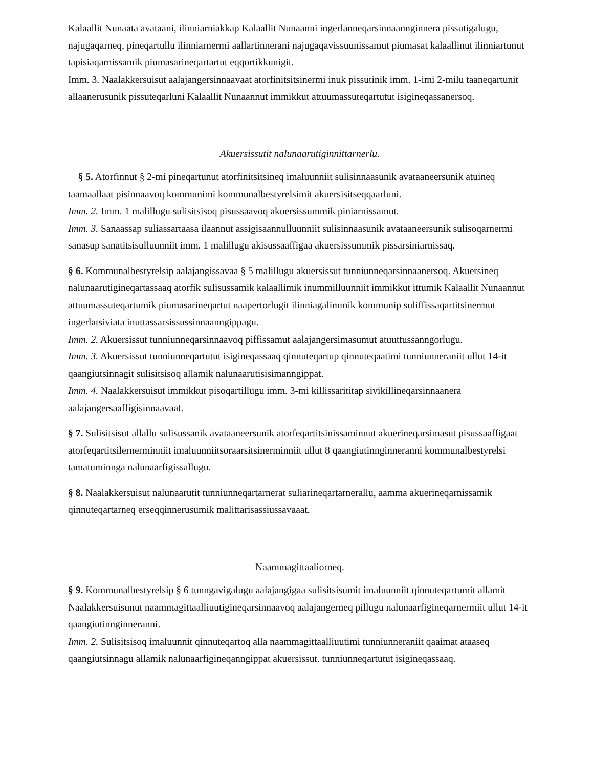Kalaallit Nunaata avataani, ilinniarniakkap Kalaallit Nunaanni ingerlanneqarsinnaannginnera pissutigalugu, najugaqarneq, pineqartullu ilinniarnermi aallartinnerani najugaqavissuunissamut piumasat kalaallinut ilinniartunut tapisiaqarnissamik piumasarineqartartut eqqortikkunigit.
Imm. 3. Naalakkersuisut aalajangersinnaavaat atorfinitsitsinermi inuk pissutinik imm. 1-imi 2-milu taaneqartunit allaanerusunik pissuteqarluni Kalaallit Nunaannut immikkut attuumassuteqartutut isigineqassanersoq.
Akuersissutit nalunaarutiginnittarnerlu.
§ 5. Atorfinnut § 2-mi pineqartunut atorfinitsitsineq imaluunniit sulisinnaasunik avataaneersunik atuineq taamaallaat pisinnaavoq kommunimi kommunalbestyrelsimit akuersisitseqqaarluni.
Imm. 2. Imm. 1 malillugu sulisitsisoq pisussaavoq akuersissummik piniarnissamut.
Imm. 3. Sanaassap suliassartaasa ilaannut assigisaannulluunniit sulisinnaasunik avataaneersunik sulisoqarnermi sanasup sanatitsisulluunniit imm. 1 malillugu akisussaaffigaa akuersissummik pissarsiniarnissaq.
§ 6. Kommunalbestyrelsip aalajangissavaa § 5 malillugu akuersissut tunniunneqarsinnaanersoq. Akuersineq nalunaarutigineqartassaaq atorfik sulisussamik kalaallimik inummilluunniit immikkut ittumik Kalaallit Nunaannut attuumassuteqartumik piumasarineqartut naapertorlugit ilinniagalimmik kommunip suliffissaqartitsinermut ingerlatsiviata inuttassarsissussinnaanngippagu.
Imm. 2. Akuersissut tunniunneqarsinnaavoq piffissamut aalajangersimasumut atuuttussanngorlugu.
Imm. 3. Akuersissut tunniunneqartutut isigineqassaaq qinnuteqartup qinnuteqaatimi tunniunneraniit ullut 14-it qaangiutsinnagit sulisitsisoq allamik nalunaarutisisimanngippat.
Imm. 4. Naalakkersuisut immikkut pisoqartillugu imm. 3-mi killissarititap sivikillineqarsinnaanera aalajangersaaffigisinnaavaat.
§ 7. Sulisitsisut allallu sulisussanik avataaneersunik atorfeqartitsinissaminnut akuerineqarsimasut pisussaaffigaat atorfeqartitsilernerminniit imaluunniitsoraarsitsinerminniit ullut 8 qaangiutinnginneranni kommunalbestyrelsi tamatuminnga nalunaarfigissallugu.
§ 8. Naalakkersuisut nalunaarutit tunniunneqartarnerat suliarineqartarnerallu, aamma akuerineqarnissamik qinnuteqartarneq erseqqinnerusumik malittarisassiussavaaat.
Naammagittaaliorneq.
§ 9. Kommunalbestyrelsip § 6 tunngavigalugu aalajangigaa sulisitsisumit imaluunniit qinnuteqartumit allamit Naalakkersuisunut naammagittaalliuutigineqarsinnaavoq aalajangerneq pillugu nalunaarfigineqarnermiit ullut 14-it qaangiutinnginneranni.
Imm. 2. Sulisitsisoq imaluunnit qinnuteqartoq alla naammagittaalliuutimi tunniunneraniit qaaimat ataaseq qaangiutsinnagu allamik nalunaarfigineqanngippat akuersissut. tunniunneqartutut isigineqassaaq.